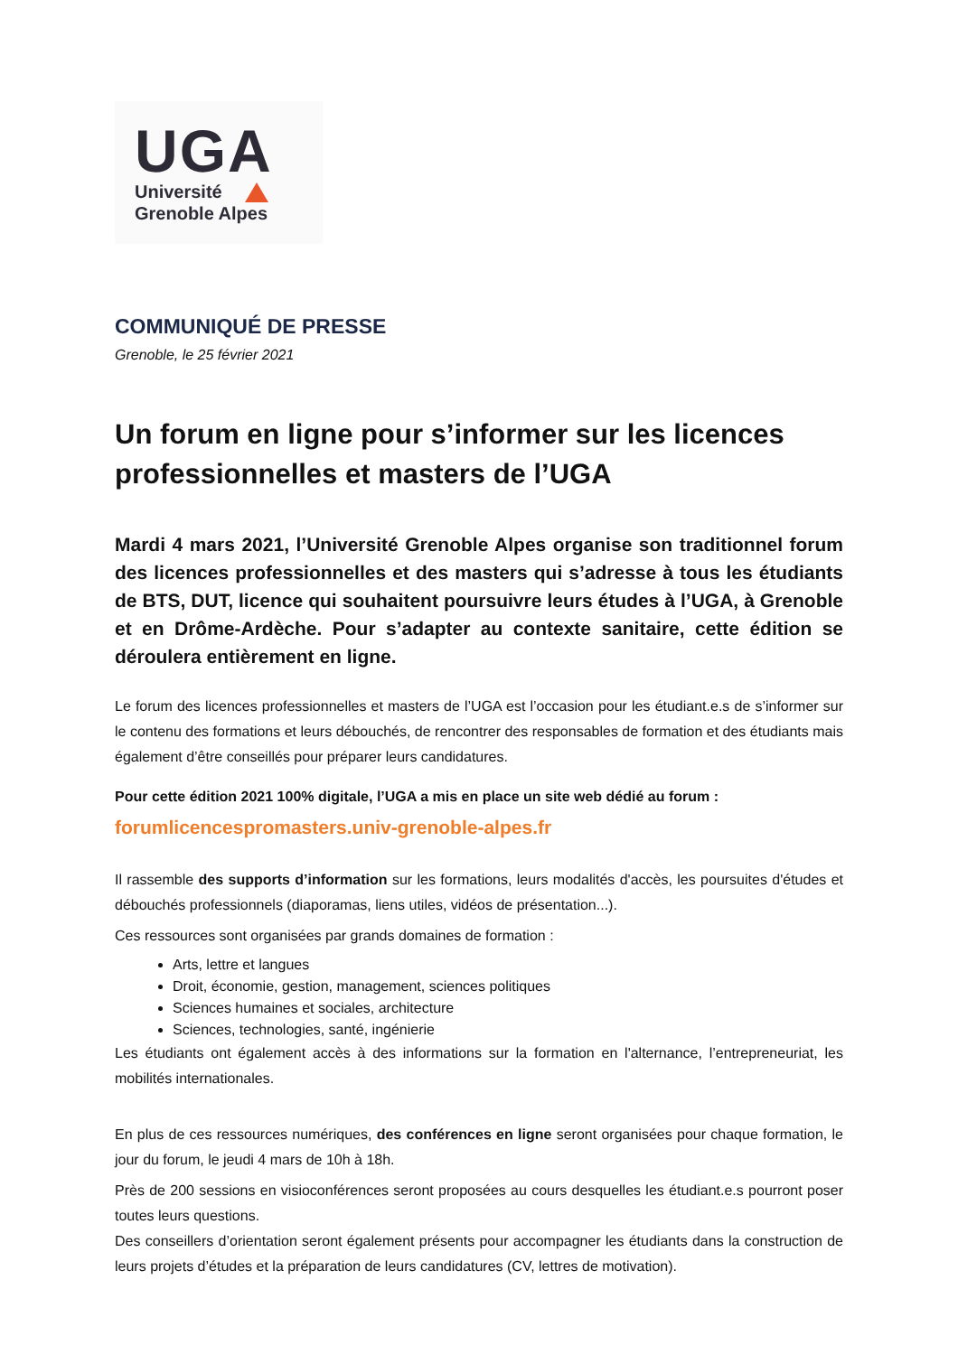UGA
Université
Grenoble Alpes
COMMUNIQUÉ DE PRESSE
Grenoble, le 25 février 2021
Un forum en ligne pour s’informer sur les licences professionnelles et masters de l’UGA
Mardi 4 mars 2021, l’Université Grenoble Alpes organise son traditionnel forum des licences professionnelles et des masters qui s’adresse à tous les étudiants de BTS, DUT, licence qui souhaitent poursuivre leurs études à l’UGA, à Grenoble et en Drôme-Ardèche. Pour s’adapter au contexte sanitaire, cette édition se déroulera entièrement en ligne.
Le forum des licences professionnelles et masters de l’UGA est l’occasion pour les étudiant.e.s de s’informer sur le contenu des formations et leurs débouchés, de rencontrer des responsables de formation et des étudiants mais également d’être conseillés pour préparer leurs candidatures.
Pour cette édition 2021 100% digitale, l’UGA a mis en place un site web dédié au forum :
forumlicencespromasters.univ-grenoble-alpes.fr
Il rassemble des supports d’information sur les formations, leurs modalités d'accès, les poursuites d'études et débouchés professionnels (diaporamas, liens utiles, vidéos de présentation...).
Ces ressources sont organisées par grands domaines de formation :
Arts, lettre et langues
Droit, économie, gestion, management, sciences politiques
Sciences humaines et sociales, architecture
Sciences, technologies, santé, ingénierie
Les étudiants ont également accès à des informations sur la formation en l'alternance, l’entrepreneuriat, les mobilités internationales.
En plus de ces ressources numériques, des conférences en ligne seront organisées pour chaque formation, le jour du forum, le jeudi 4 mars de 10h à 18h.
Près de 200 sessions en visioconférences seront proposées au cours desquelles les étudiant.e.s pourront poser toutes leurs questions.
Des conseillers d’orientation seront également présents pour accompagner les étudiants dans la construction de leurs projets d’études et la préparation de leurs candidatures (CV, lettres de motivation).